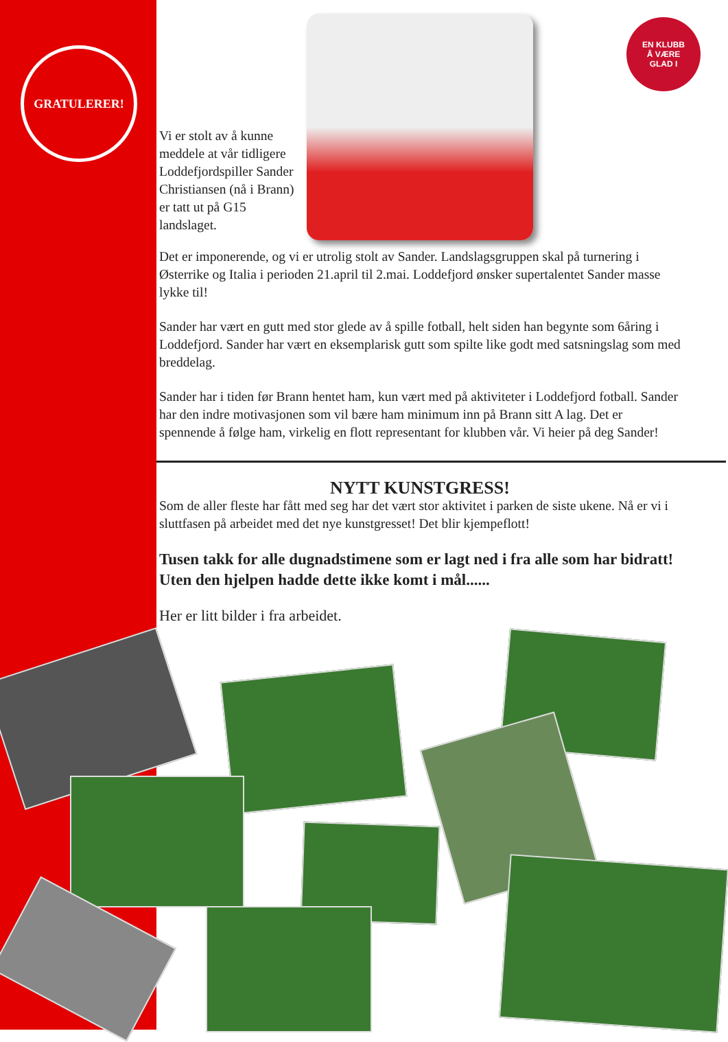GRATULERER!
EN KLUBB
Å VÆRE
GLAD I
Vi er stolt av å kunne meddele at vår tidligere Loddefjordspiller Sander Christiansen (nå i Brann) er tatt ut på G15 landslaget.
Det er imponerende, og vi er utrolig stolt av Sander. Landslagsgruppen skal på turnering i Østerrike og Italia i perioden 21.april til 2.mai. Loddefjord ønsker supertalentet Sander masse lykke til!
Sander har vært en gutt med stor glede av å spille fotball, helt siden han begynte som 6åring i Loddefjord. Sander har vært en eksemplarisk gutt som spilte like godt med satsningslag som med breddelag.
Sander har i tiden før Brann hentet ham, kun vært med på aktiviteter i Loddefjord fotball. Sander har den indre motivasjonen som vil bære ham minimum inn på Brann sitt A lag. Det er spennende å følge ham, virkelig en flott representant for klubben vår. Vi heier på deg Sander!
NYTT KUNSTGRESS!
Som de aller fleste har fått med seg har det vært stor aktivitet i parken de siste ukene. Nå er vi i sluttfasen på arbeidet med det nye kunstgresset! Det blir kjempeflott!
Tusen takk for alle dugnadstimene som er lagt ned i fra alle som har bidratt! Uten den hjelpen hadde dette ikke komt i mål......
Her er litt bilder i fra arbeidet.